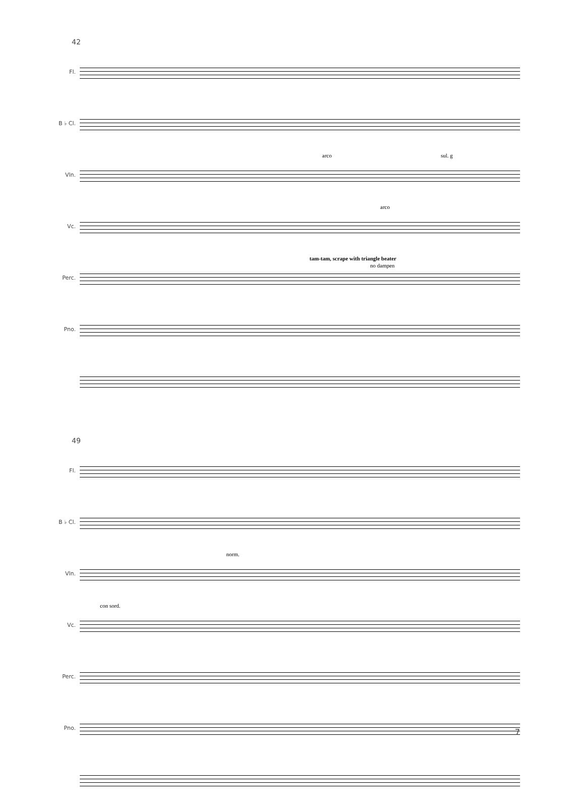42
Fl.
B ♭ Cl.
Vln.
arco sul. g
Vc.
arco
Perc.
tam-tam, scrape with triangle beater
no dampen
Pno.
49
Fl.
B ♭ Cl.
Vln.
norm.
Vc.
con sord.
Perc.
Pno.
7